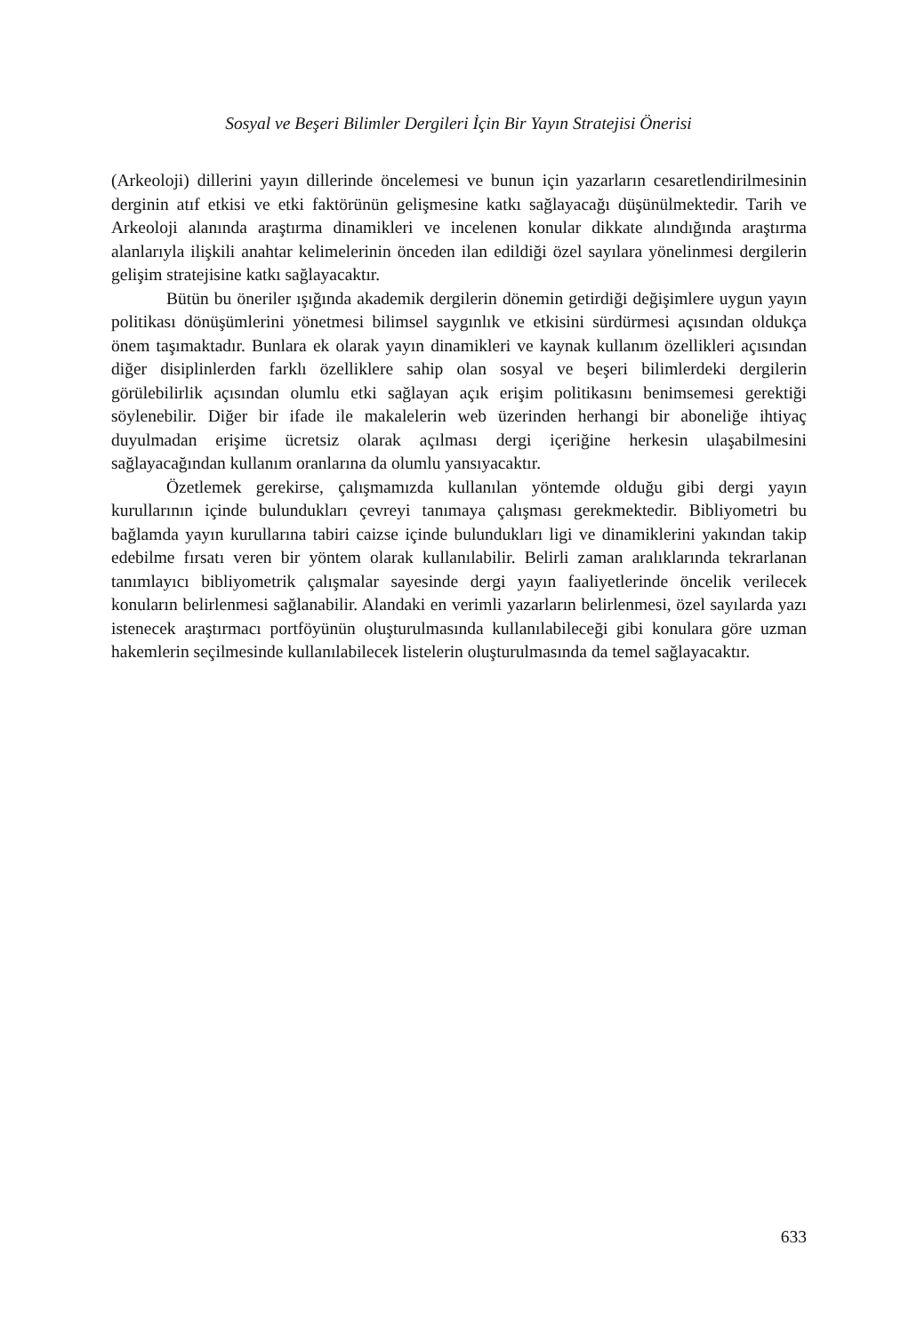Sosyal ve Beşeri Bilimler Dergileri İçin Bir Yayın Stratejisi Önerisi
(Arkeoloji) dillerini yayın dillerinde öncelemesi ve bunun için yazarların cesaretlendirilmesinin derginin atıf etkisi ve etki faktörünün gelişmesine katkı sağlayacağı düşünülmektedir. Tarih ve Arkeoloji alanında araştırma dinamikleri ve incelenen konular dikkate alındığında araştırma alanlarıyla ilişkili anahtar kelimelerinin önceden ilan edildiği özel sayılara yönelinmesi dergilerin gelişim stratejisine katkı sağlayacaktır.
Bütün bu öneriler ışığında akademik dergilerin dönemin getirdiği değişimlere uygun yayın politikası dönüşümlerini yönetmesi bilimsel saygınlık ve etkisini sürdürmesi açısından oldukça önem taşımaktadır. Bunlara ek olarak yayın dinamikleri ve kaynak kullanım özellikleri açısından diğer disiplinlerden farklı özelliklere sahip olan sosyal ve beşeri bilimlerdeki dergilerin görülebilirlik açısından olumlu etki sağlayan açık erişim politikasını benimsemesi gerektiği söylenebilir. Diğer bir ifade ile makalelerin web üzerinden herhangi bir aboneliğe ihtiyaç duyulmadan erişime ücretsiz olarak açılması dergi içeriğine herkesin ulaşabilmesini sağlayacağından kullanım oranlarına da olumlu yansıyacaktır.
Özetlemek gerekirse, çalışmamızda kullanılan yöntemde olduğu gibi dergi yayın kurullarının içinde bulundukları çevreyi tanımaya çalışması gerekmektedir. Bibliyometri bu bağlamda yayın kurullarına tabiri caizse içinde bulundukları ligi ve dinamiklerini yakından takip edebilme fırsatı veren bir yöntem olarak kullanılabilir. Belirli zaman aralıklarında tekrarlanan tanımlayıcı bibliyometrik çalışmalar sayesinde dergi yayın faaliyetlerinde öncelik verilecek konuların belirlenmesi sağlanabilir. Alandaki en verimli yazarların belirlenmesi, özel sayılarda yazı istenecek araştırmacı portföyünün oluşturulmasında kullanılabileceği gibi konulara göre uzman hakemlerin seçilmesinde kullanılabilecek listelerin oluşturulmasında da temel sağlayacaktır.
633